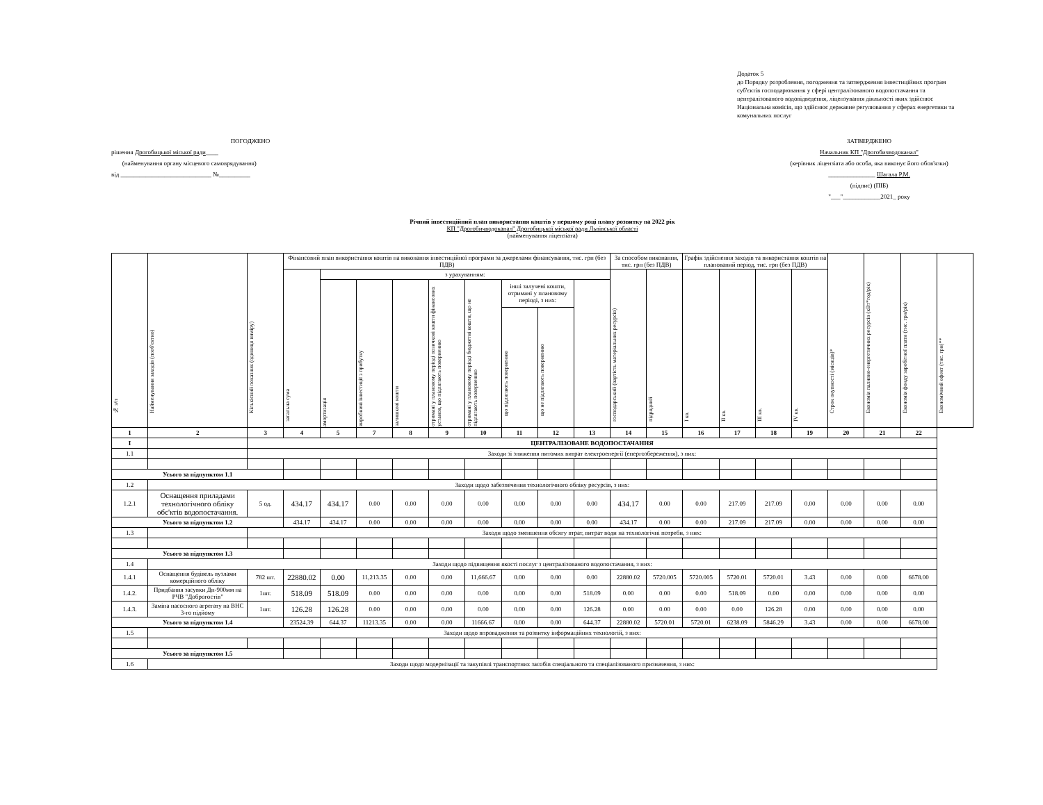Додаток 5
до Порядку розроблення, погодження та затвердження інвестиційних програм суб'єктів господарювання у сфері централізованого водопостачання та централізованого водовідведення, ліцензування діяльності яких здійснює Національна комісія, що здійснює державне регулювання у сферах енергетики та комунальних послуг
ПОГОДЖЕНО
рішення Дрогобицької міської ради____
(найменування органу місцевого самоврядування)
від _____________________________ №__________
ЗАТВЕРДЖЕНО
Начальник КП "Дрогобичводоканал"
(керівник ліцензіата або особа, яка виконує його обов'язки)
_______________ Шагала Р.М.
(підпис) (ПІБ)
"___"____________2021_ року
Річний інвестиційний план використання коштів у першому році плану розвитку на 2022 рік
КП "Дрогобичводоканал" Дрогобицької міської ради Львівської області
(найменування ліцензіата)
| № з/п | Найменування заходів (пооб'єктно) | Кількісний показник (одиниця виміру) | Фінансовий план використання коштів на виконання інвестиційної програми за джерелами фінансування, тис. грн (без ПДВ) | | | | | | | | | За способом виконання, тис. грн (без ПДВ) | | Графік здійснення заходів та використання коштів на планований період, тис. грн (без ПДВ) | | | | Строк окупності (місяців)* | Економія паливно-енергетичних ресурсів (кВт*год/рік) | Економія фонду заробітної плати (тис. грн/рік) | Економічний ефект (тис. грн)** |
| --- | --- | --- | --- | --- | --- | --- | --- | --- | --- | --- | --- | --- | --- | --- | --- | --- | --- | --- | --- | --- | --- |
| | | | загальна сума | з урахуванням: | | | | | | | | господарський (вартість матеріальних ресурсів) | підрядний | I кв. | II кв. | III кв. | IV кв. | | | | |
| | | | | амортизація | виробничі інвестиції з прибутку | залишкові кошти | отримані у плановому періоді позичкові кошти фінансових установ, що підлягають поверненню | отримані у плановому періоді бюджетні кошти, що не підлягають поверненню | інші залучені кошти, отримані у плановому періоді, з них: | | | | | | | | | | | | |
| | | | | | | | | | що підлягають поверненню | що не підлягають поверненню | | | | | | | | | | | |
| 1 | 2 | 3 | 4 | 5 | 7 | 8 | 9 | 10 | 11 | 12 | 13 | 14 | 15 | 16 | 17 | 18 | 19 | 20 | 21 | 22 | |
| I | | ЦЕНТРАЛІЗОВАНЕ ВОДОПОСТАЧАННЯ | | | | | | | | | | | | | | | | | | | |
| 1.1 | | Заходи зі зниження питомих витрат електроенергії (енергозбереження), з них: | | | | | | | | | | | | | | | | | | | |
| Усього за підпунктом 1.1 | | | | | | | | | | | | | | | | | | | | | |
| 1.2 | Заходи щодо забезпечення технологічного обліку ресурсів, з них: | | | | | | | | | | | | | | | | | | | | |
| 1.2.1 | Оснащення приладами технологічного обліку обє'ктів водопостачання. | 5 од. | 434.17 | 434.17 | 0.00 | 0.00 | 0.00 | 0.00 | 0.00 | 0.00 | 0.00 | 434.17 | 0.00 | 0.00 | 217.09 | 217.09 | 0.00 | 0.00 | 0.00 | 0.00 | |
| Усього за підпунктом 1.2 | | | 434.17 | 434.17 | 0.00 | 0.00 | 0.00 | 0.00 | 0.00 | 0.00 | 0.00 | 434.17 | 0.00 | 0.00 | 217.09 | 217.09 | 0.00 | 0.00 | 0.00 | 0.00 | |
| 1.3 | | Заходи щодо зменшення обсягу втрат, витрат води на технологічні потреби, з них: | | | | | | | | | | | | | | | | | | | |
| Усього за підпунктом 1.3 | | | | | | | | | | | | | | | | | | | | | |
| 1.4 | Заходи щодо підвищення якості послуг з централізованого водопостачання, з них: | | | | | | | | | | | | | | | | | | | | |
| 1.4.1 | Оснащення будівель вузлами комерційного обліку | 782 шт. | 22880.02 | 0.00 | 11,213.35 | 0.00 | 0.00 | 11,666.67 | 0.00 | 0.00 | 0.00 | 22880.02 | 5720.005 | 5720.005 | 5720.01 | 5720.01 | 3.43 | 0.00 | 0.00 | 6678.00 | |
| 1.4.2. | Придбання засувки Дн-900мм на РЧВ "Доброгостів" | 1шт. | 518.09 | 518.09 | 0.00 | 0.00 | 0.00 | 0.00 | 0.00 | 0.00 | 518.09 | 0.00 | 0.00 | 0.00 | 518.09 | 0.00 | 0.00 | 0.00 | 0.00 | 0.00 | |
| 1.4.3. | Заміна насосного агрегату на ВНС 3-го підйому | 1шт. | 126.28 | 126.28 | 0.00 | 0.00 | 0.00 | 0.00 | 0.00 | 0.00 | 126.28 | 0.00 | 0.00 | 0.00 | 0.00 | 126.28 | 0.00 | 0.00 | 0.00 | 0.00 | |
| Усього за підпунктом 1.4 | | | 23524.39 | 644.37 | 11213.35 | 0.00 | 0.00 | 11666.67 | 0.00 | 0.00 | 644.37 | 22880.02 | 5720.01 | 5720.01 | 6238.09 | 5846.29 | 3.43 | 0.00 | 0.00 | 6678.00 | |
| 1.5 | Заходи щодо впровадження та розвитку інформаційних технологій, з них: | | | | | | | | | | | | | | | | | | | | |
| Усього за підпунктом 1.5 | | | | | | | | | | | | | | | | | | | | | |
| 1.6 | Заходи щодо модернізації та закупівлі транспортних засобів спеціального та спеціалізованого призначення, з них: | | | | | | | | | | | | | | | | | | | | |